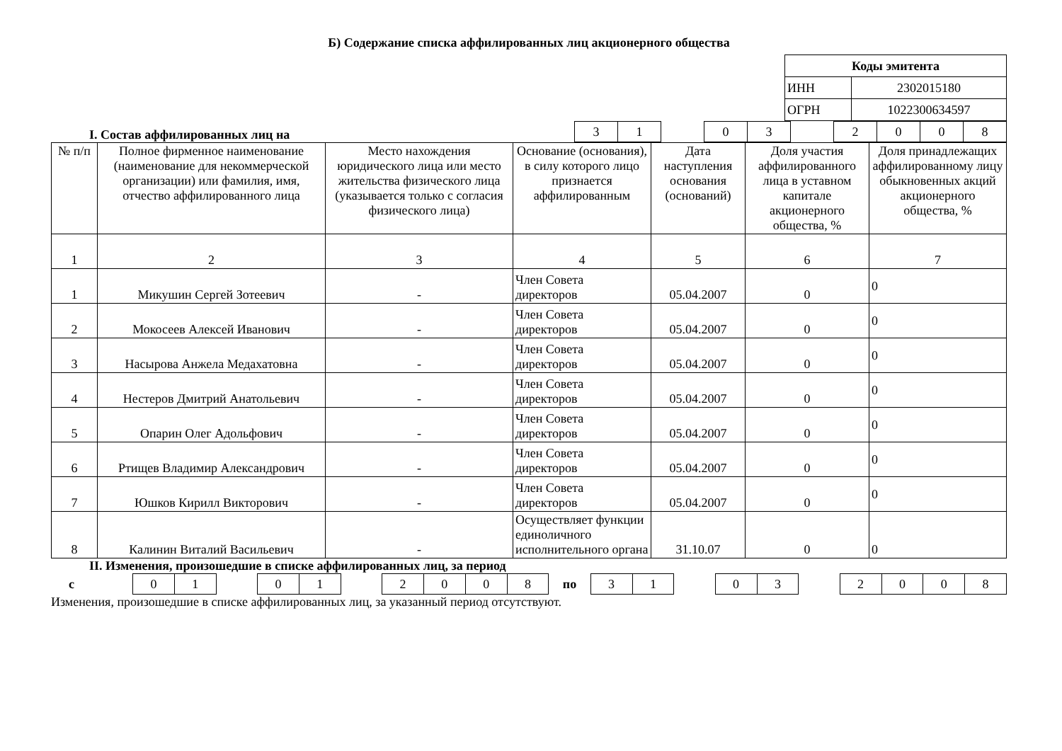Б) Содержание списка аффилированных лиц акционерного общества
| Коды эмитента | |
| ИНН | 2302015180 |
| ОГРН | 1022300634597 |
I. Состав аффилированных лиц на
| 3 | 1 | | 0 | 3 | | 2 | 0 | 0 | 8 |
| № п/п | Полное фирменное наименование (наименование для некоммерческой организации) или фамилия, имя, отчество аффилированного лица | Место нахождения юридического лица или место жительства физического лица (указывается только с согласия физического лица) | Основание (основания), в силу которого лицо признается аффилированным | Дата наступления основания (оснований) | Доля участия аффилированного лица в уставном капитале акционерного общества, % | Доля принадлежащих аффилированному лицу обыкновенных акций акционерного общества, % |
| --- | --- | --- | --- | --- | --- | --- |
| 1 | 2 | 3 | 4 | 5 | 6 | 7 |
| 1 | Микушин Сергей Зотеевич | - | Член Совета директоров | 05.04.2007 | 0 | 0 |
| 2 | Мокосеев Алексей Иванович | - | Член Совета директоров | 05.04.2007 | 0 | 0 |
| 3 | Насырова Анжела Медахатовна | - | Член Совета директоров | 05.04.2007 | 0 | 0 |
| 4 | Нестеров Дмитрий Анатольевич | - | Член Совета директоров | 05.04.2007 | 0 | 0 |
| 5 | Опарин Олег Адольфович | - | Член Совета директоров | 05.04.2007 | 0 | 0 |
| 6 | Ртищев Владимир Александрович | - | Член Совета директоров | 05.04.2007 | 0 | 0 |
| 7 | Юшков Кирилл Викторович | - | Член Совета директоров | 05.04.2007 | 0 | 0 |
| 8 | Калинин Виталий Васильевич | - | Осуществляет функции единоличного исполнительного органа | 31.10.07 | 0 | 0 |
II. Изменения, произошедшие в списке аффилированных лиц, за период
| с | | 0 | 1 | | 0 | 1 | | 2 | 0 | 0 | 8 | по | 3 | 1 | | 0 | 3 | | 2 | 0 | 0 | 8 |
Изменения, произошедшие в списке аффилированных лиц, за указанный период отсутствуют.